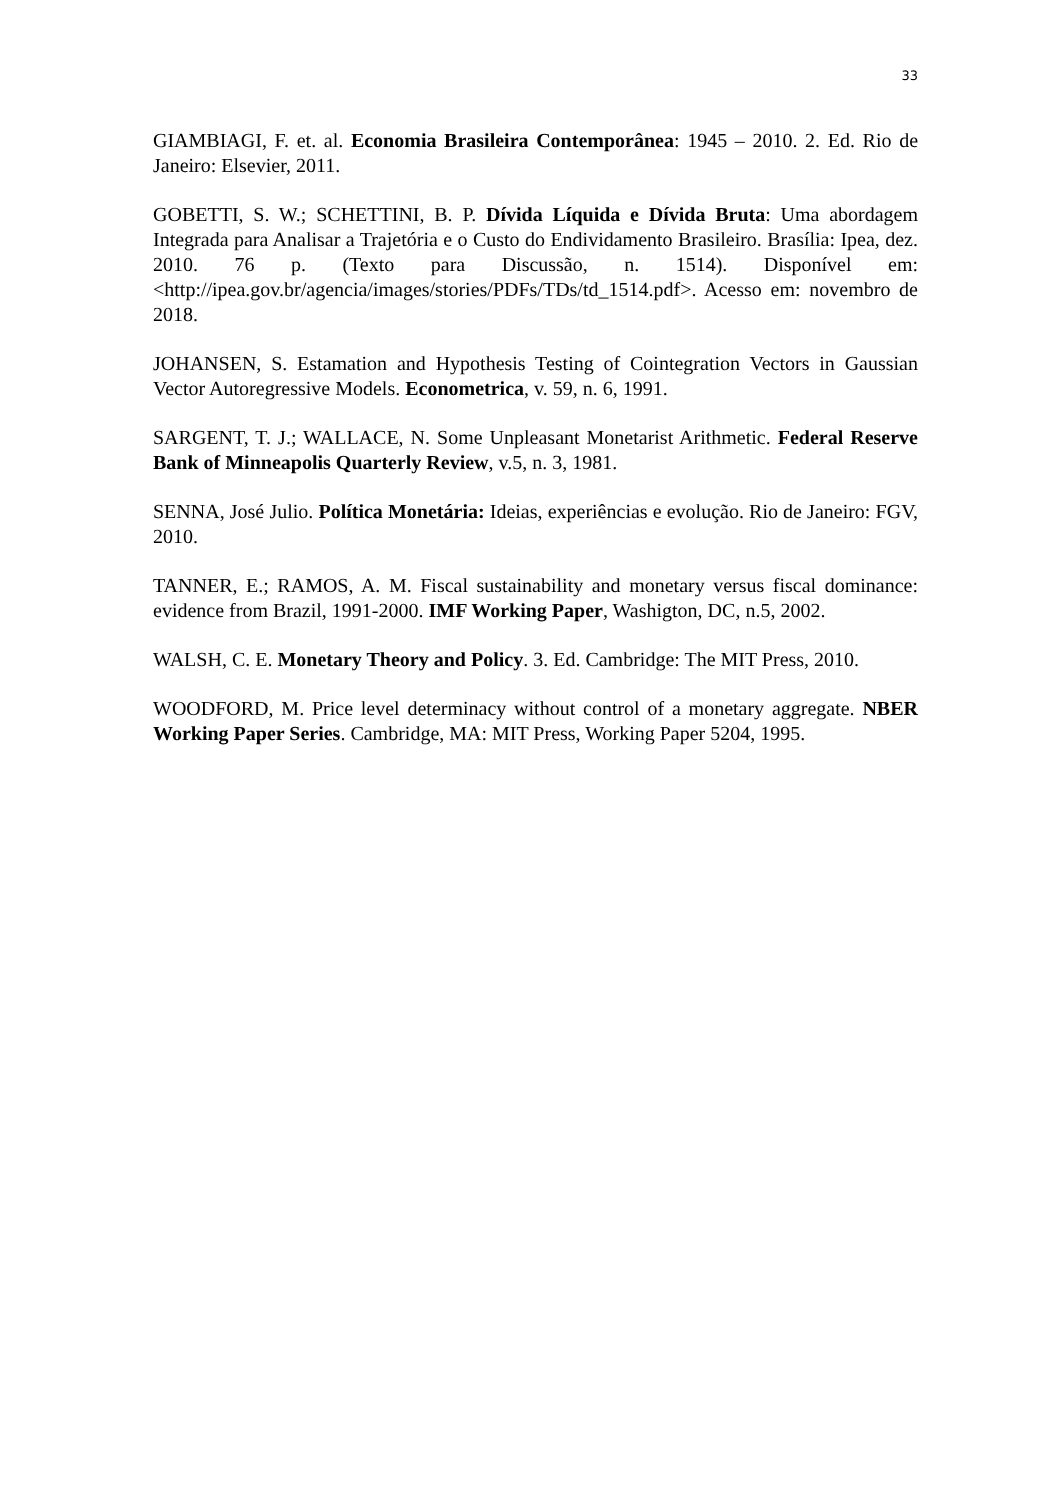33
GIAMBIAGI, F. et. al. Economia Brasileira Contemporânea: 1945 – 2010. 2. Ed. Rio de Janeiro: Elsevier, 2011.
GOBETTI, S. W.; SCHETTINI, B. P. Dívida Líquida e Dívida Bruta: Uma abordagem Integrada para Analisar a Trajetória e o Custo do Endividamento Brasileiro. Brasília: Ipea, dez. 2010. 76 p. (Texto para Discussão, n. 1514). Disponível em: <http://ipea.gov.br/agencia/images/stories/PDFs/TDs/td_1514.pdf>. Acesso em: novembro de 2018.
JOHANSEN, S. Estamation and Hypothesis Testing of Cointegration Vectors in Gaussian Vector Autoregressive Models. Econometrica, v. 59, n. 6, 1991.
SARGENT, T. J.; WALLACE, N. Some Unpleasant Monetarist Arithmetic. Federal Reserve Bank of Minneapolis Quarterly Review, v.5, n. 3, 1981.
SENNA, José Julio. Política Monetária: Ideias, experiências e evolução. Rio de Janeiro: FGV, 2010.
TANNER, E.; RAMOS, A. M. Fiscal sustainability and monetary versus fiscal dominance: evidence from Brazil, 1991-2000. IMF Working Paper, Washigton, DC, n.5, 2002.
WALSH, C. E. Monetary Theory and Policy. 3. Ed. Cambridge: The MIT Press, 2010.
WOODFORD, M. Price level determinacy without control of a monetary aggregate. NBER Working Paper Series. Cambridge, MA: MIT Press, Working Paper 5204, 1995.